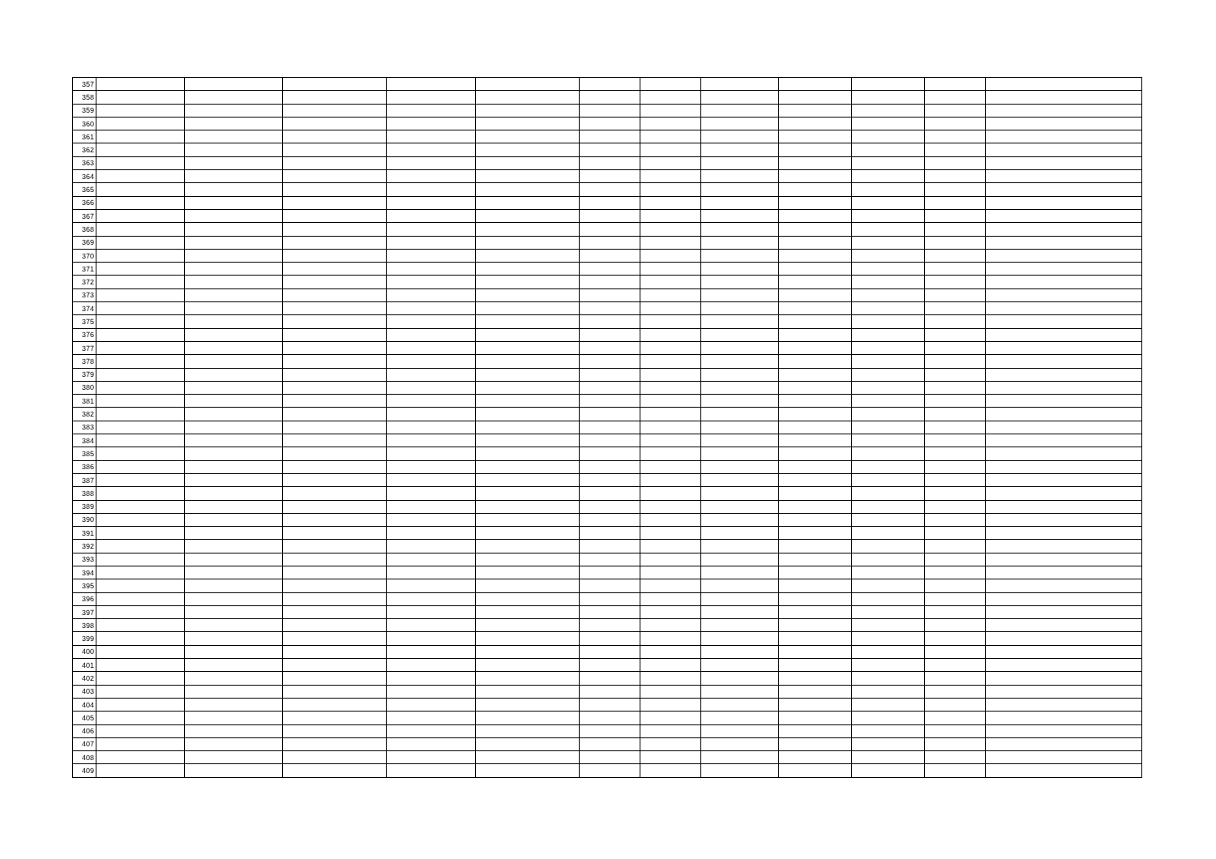| 357 | | | | | | | | | | | | |
| 358 | | | | | | | | | | | | |
| 359 | | | | | | | | | | | | |
| 360 | | | | | | | | | | | | |
| 361 | | | | | | | | | | | | |
| 362 | | | | | | | | | | | | |
| 363 | | | | | | | | | | | | |
| 364 | | | | | | | | | | | | |
| 365 | | | | | | | | | | | | |
| 366 | | | | | | | | | | | | |
| 367 | | | | | | | | | | | | |
| 368 | | | | | | | | | | | | |
| 369 | | | | | | | | | | | | |
| 370 | | | | | | | | | | | | |
| 371 | | | | | | | | | | | | |
| 372 | | | | | | | | | | | | |
| 373 | | | | | | | | | | | | |
| 374 | | | | | | | | | | | | |
| 375 | | | | | | | | | | | | |
| 376 | | | | | | | | | | | | |
| 377 | | | | | | | | | | | | |
| 378 | | | | | | | | | | | | |
| 379 | | | | | | | | | | | | |
| 380 | | | | | | | | | | | | |
| 381 | | | | | | | | | | | | |
| 382 | | | | | | | | | | | | |
| 383 | | | | | | | | | | | | |
| 384 | | | | | | | | | | | | |
| 385 | | | | | | | | | | | | |
| 386 | | | | | | | | | | | | |
| 387 | | | | | | | | | | | | |
| 388 | | | | | | | | | | | | |
| 389 | | | | | | | | | | | | |
| 390 | | | | | | | | | | | | |
| 391 | | | | | | | | | | | | |
| 392 | | | | | | | | | | | | |
| 393 | | | | | | | | | | | | |
| 394 | | | | | | | | | | | | |
| 395 | | | | | | | | | | | | |
| 396 | | | | | | | | | | | | |
| 397 | | | | | | | | | | | | |
| 398 | | | | | | | | | | | | |
| 399 | | | | | | | | | | | | |
| 400 | | | | | | | | | | | | |
| 401 | | | | | | | | | | | | |
| 402 | | | | | | | | | | | | |
| 403 | | | | | | | | | | | | |
| 404 | | | | | | | | | | | | |
| 405 | | | | | | | | | | | | |
| 406 | | | | | | | | | | | | |
| 407 | | | | | | | | | | | | |
| 408 | | | | | | | | | | | | |
| 409 | | | | | | | | | | | | |